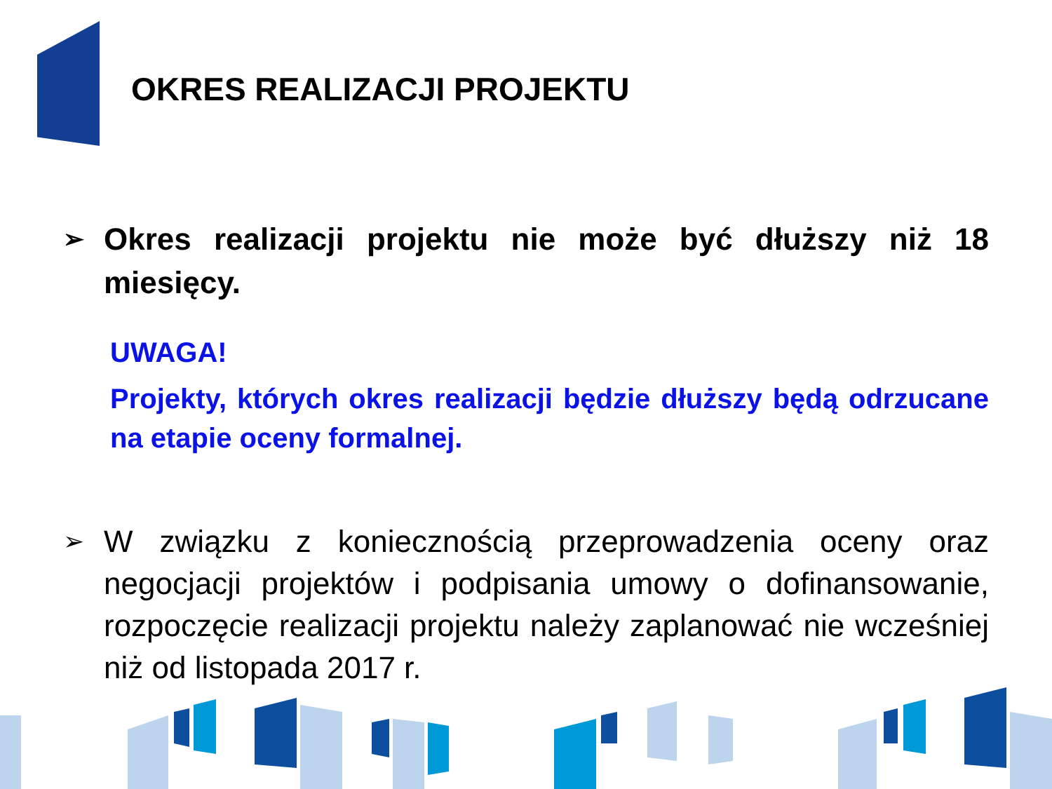OKRES REALIZACJI PROJEKTU
➢ Okres realizacji projektu nie może być dłuższy niż 18 miesięcy.
UWAGA!
Projekty, których okres realizacji będzie dłuższy będą odrzucane na etapie oceny formalnej.
➢ W związku z koniecznością przeprowadzenia oceny oraz negocjacji projektów i podpisania umowy o dofinansowanie, rozpoczęcie realizacji projektu należy zaplanować nie wcześniej niż od listopada 2017 r.